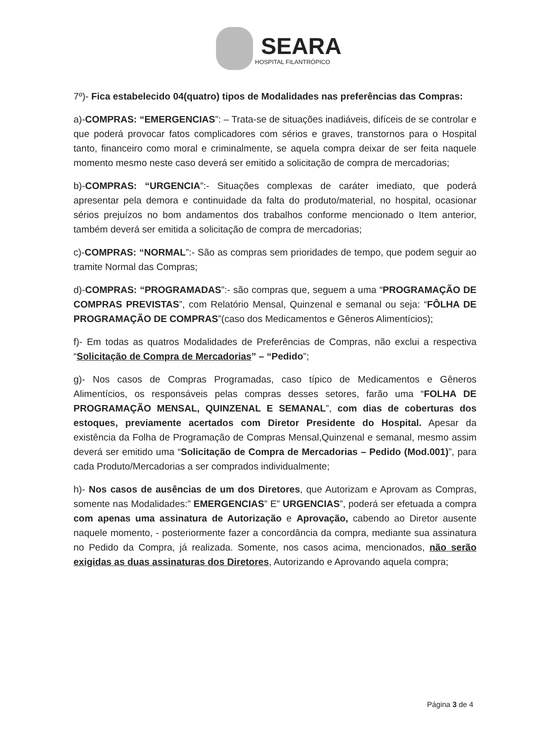SEARA
HOSPITAL FILANTRÓPICO
7º)- Fica estabelecido 04(quatro) tipos de Modalidades nas preferências das Compras:
a)-COMPRAS: “EMERGENCIAS”: – Trata-se de situações inadiáveis, difíceis de se controlar e que poderá provocar fatos complicadores com sérios e graves, transtornos para o Hospital tanto, financeiro como moral e criminalmente, se aquela compra deixar de ser feita naquele momento mesmo neste caso deverá ser emitido a solicitação de compra de mercadorias;
b)-COMPRAS: “URGENCIA”:- Situações complexas de caráter imediato, que poderá apresentar pela demora e continuidade da falta do produto/material, no hospital, ocasionar sérios prejuízos no bom andamentos dos trabalhos conforme mencionado o Item anterior, também deverá ser emitida a solicitação de compra de mercadorias;
c)-COMPRAS: “NORMAL”:- São as compras sem prioridades de tempo, que podem seguir ao tramite Normal das Compras;
d)-COMPRAS: “PROGRAMADAS”:- são compras que, seguem a uma “PROGRAMAÇÃO DE COMPRAS PREVISTAS”, com Relatório Mensal, Quinzenal e semanal ou seja: “FÔLHA DE PROGRAMAÇÃO DE COMPRAS”(caso dos Medicamentos e Gêneros Alimentícios);
f)- Em todas as quatros Modalidades de Preferências de Compras, não exclui a respectiva “Solicitação de Compra de Mercadorias” – “Pedido”;
g)- Nos casos de Compras Programadas, caso típico de Medicamentos e Gêneros Alimentícios, os responsáveis pelas compras desses setores, farão uma “FOLHA DE PROGRAMAÇÃO MENSAL, QUINZENAL E SEMANAL”, com dias de coberturas dos estoques, previamente acertados com Diretor Presidente do Hospital. Apesar da existência da Folha de Programação de Compras Mensal,Quinzenal e semanal, mesmo assim deverá ser emitido uma “Solicitação de Compra de Mercadorias – Pedido (Mod.001)”, para cada Produto/Mercadorias a ser comprados individualmente;
h)- Nos casos de ausências de um dos Diretores, que Autorizam e Aprovam as Compras, somente nas Modalidades:” EMERGENCIAS” E” URGENCIAS”, poderá ser efetuada a compra com apenas uma assinatura de Autorização e Aprovação, cabendo ao Diretor ausente naquele momento, - posteriormente fazer a concordância da compra, mediante sua assinatura no Pedido da Compra, já realizada. Somente, nos casos acima, mencionados, não serão exigidas as duas assinaturas dos Diretores, Autorizando e Aprovando aquela compra;
Página 3 de 4